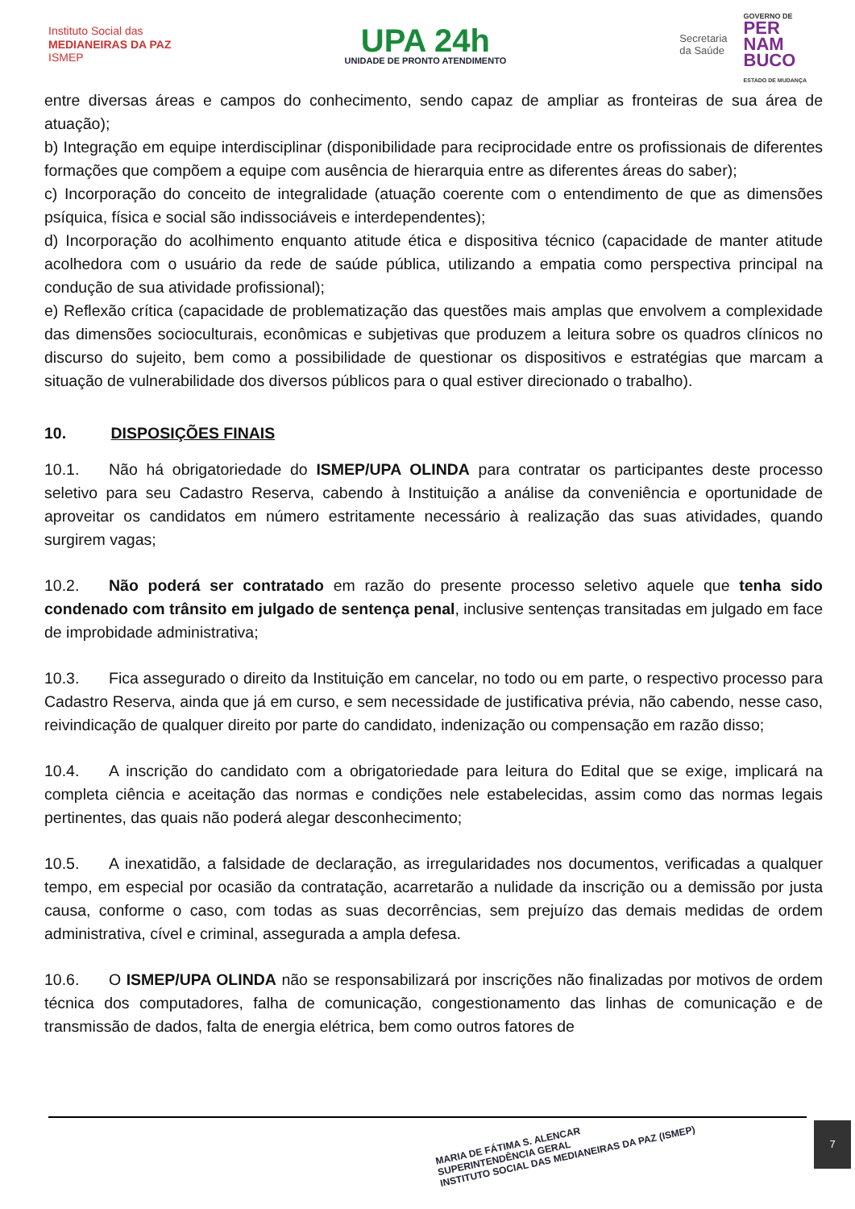Instituto Social das
MEDIANEIRAS DA PAZ
ISMEP
UPA 24h
UNIDADE DE PRONTO ATENDIMENTO
Secretaria
da Saúde
GOVERNO DE
PER
NAM
BUCO
ESTADO DE MUDANÇA
entre diversas áreas e campos do conhecimento, sendo capaz de ampliar as fronteiras de sua área de atuação);
b) Integração em equipe interdisciplinar (disponibilidade para reciprocidade entre os profissionais de diferentes formações que compõem a equipe com ausência de hierarquia entre as diferentes áreas do saber);
c) Incorporação do conceito de integralidade (atuação coerente com o entendimento de que as dimensões psíquica, física e social são indissociáveis e interdependentes);
d) Incorporação do acolhimento enquanto atitude ética e dispositiva técnico (capacidade de manter atitude acolhedora com o usuário da rede de saúde pública, utilizando a empatia como perspectiva principal na condução de sua atividade profissional);
e) Reflexão crítica (capacidade de problematização das questões mais amplas que envolvem a complexidade das dimensões socioculturais, econômicas e subjetivas que produzem a leitura sobre os quadros clínicos no discurso do sujeito, bem como a possibilidade de questionar os dispositivos e estratégias que marcam a situação de vulnerabilidade dos diversos públicos para o qual estiver direcionado o trabalho).
10. DISPOSIÇÕES FINAIS
10.1. Não há obrigatoriedade do ISMEP/UPA OLINDA para contratar os participantes deste processo seletivo para seu Cadastro Reserva, cabendo à Instituição a análise da conveniência e oportunidade de aproveitar os candidatos em número estritamente necessário à realização das suas atividades, quando surgirem vagas;
10.2. Não poderá ser contratado em razão do presente processo seletivo aquele que tenha sido condenado com trânsito em julgado de sentença penal, inclusive sentenças transitadas em julgado em face de improbidade administrativa;
10.3. Fica assegurado o direito da Instituição em cancelar, no todo ou em parte, o respectivo processo para Cadastro Reserva, ainda que já em curso, e sem necessidade de justificativa prévia, não cabendo, nesse caso, reivindicação de qualquer direito por parte do candidato, indenização ou compensação em razão disso;
10.4. A inscrição do candidato com a obrigatoriedade para leitura do Edital que se exige, implicará na completa ciência e aceitação das normas e condições nele estabelecidas, assim como das normas legais pertinentes, das quais não poderá alegar desconhecimento;
10.5. A inexatidão, a falsidade de declaração, as irregularidades nos documentos, verificadas a qualquer tempo, em especial por ocasião da contratação, acarretarão a nulidade da inscrição ou a demissão por justa causa, conforme o caso, com todas as suas decorrências, sem prejuízo das demais medidas de ordem administrativa, cível e criminal, assegurada a ampla defesa.
10.6. O ISMEP/UPA OLINDA não se responsabilizará por inscrições não finalizadas por motivos de ordem técnica dos computadores, falha de comunicação, congestionamento das linhas de comunicação e de transmissão de dados, falta de energia elétrica, bem como outros fatores de
MARIA DE FÁTIMA S. ALENCAR
SUPERINTENDÊNCIA GERAL
INSTITUTO SOCIAL DAS MEDIANEIRAS DA PAZ (ISMEP)
7